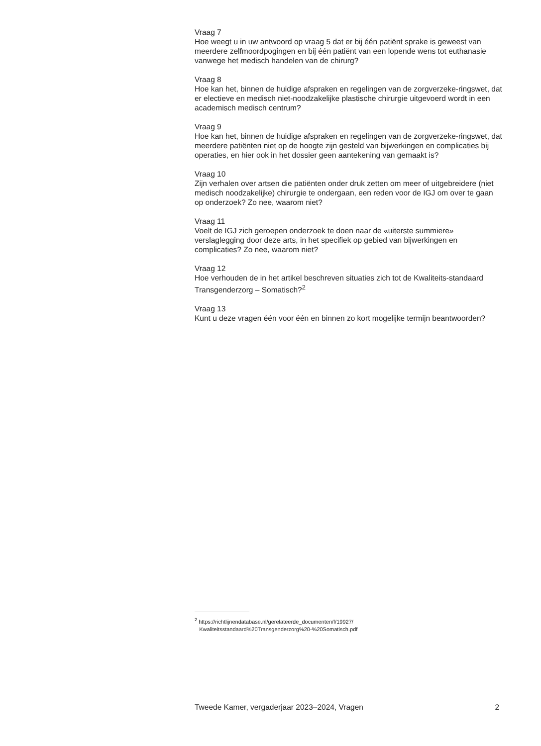Vraag 7
Hoe weegt u in uw antwoord op vraag 5 dat er bij één patiënt sprake is geweest van meerdere zelfmoordpogingen en bij één patiënt van een lopende wens tot euthanasie vanwege het medisch handelen van de chirurg?
Vraag 8
Hoe kan het, binnen de huidige afspraken en regelingen van de zorgverzeke-ringswet, dat er electieve en medisch niet-noodzakelijke plastische chirurgie uitgevoerd wordt in een academisch medisch centrum?
Vraag 9
Hoe kan het, binnen de huidige afspraken en regelingen van de zorgverzeke-ringswet, dat meerdere patiënten niet op de hoogte zijn gesteld van bijwerkingen en complicaties bij operaties, en hier ook in het dossier geen aantekening van gemaakt is?
Vraag 10
Zijn verhalen over artsen die patiënten onder druk zetten om meer of uitgebreidere (niet medisch noodzakelijke) chirurgie te ondergaan, een reden voor de IGJ om over te gaan op onderzoek? Zo nee, waarom niet?
Vraag 11
Voelt de IGJ zich geroepen onderzoek te doen naar de «uiterste summiere» verslaglegging door deze arts, in het specifiek op gebied van bijwerkingen en complicaties? Zo nee, waarom niet?
Vraag 12
Hoe verhouden de in het artikel beschreven situaties zich tot de Kwaliteits-standaard Transgenderzorg – Somatisch?<sup>2</sup>
Vraag 13
Kunt u deze vragen één voor één en binnen zo kort mogelijke termijn beantwoorden?
<sup>2</sup> https://richtlijnendatabase.nl/gerelateerde_documenten/f/19927/
Kwaliteitsstandaard%20Transgenderzorg%20-%20Somatisch.pdf
Tweede Kamer, vergaderjaar 2023–2024, Vragen 2